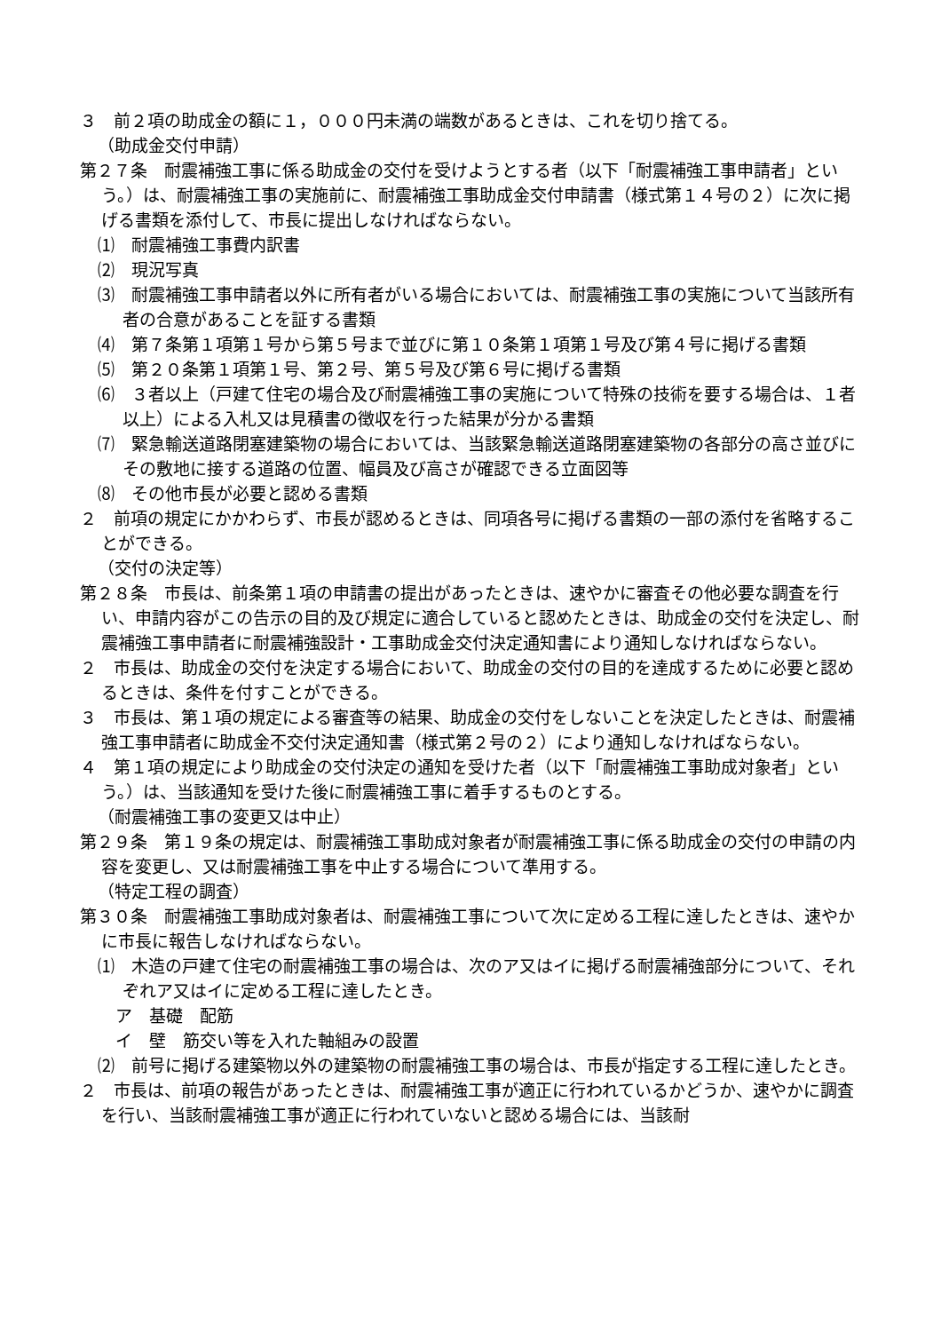３　前２項の助成金の額に１，０００円未満の端数があるときは、これを切り捨てる。
（助成金交付申請）
第２７条　耐震補強工事に係る助成金の交付を受けようとする者（以下「耐震補強工事申請者」という。）は、耐震補強工事の実施前に、耐震補強工事助成金交付申請書（様式第１４号の２）に次に掲げる書類を添付して、市長に提出しなければならない。
⑴　耐震補強工事費内訳書
⑵　現況写真
⑶　耐震補強工事申請者以外に所有者がいる場合においては、耐震補強工事の実施について当該所有者の合意があることを証する書類
⑷　第７条第１項第１号から第５号まで並びに第１０条第１項第１号及び第４号に掲げる書類
⑸　第２０条第１項第１号、第２号、第５号及び第６号に掲げる書類
⑹　３者以上（戸建て住宅の場合及び耐震補強工事の実施について特殊の技術を要する場合は、１者以上）による入札又は見積書の徴収を行った結果が分かる書類
⑺　緊急輸送道路閉塞建築物の場合においては、当該緊急輸送道路閉塞建築物の各部分の高さ並びにその敷地に接する道路の位置、幅員及び高さが確認できる立面図等
⑻　その他市長が必要と認める書類
２　前項の規定にかかわらず、市長が認めるときは、同項各号に掲げる書類の一部の添付を省略することができる。
（交付の決定等）
第２８条　市長は、前条第１項の申請書の提出があったときは、速やかに審査その他必要な調査を行い、申請内容がこの告示の目的及び規定に適合していると認めたときは、助成金の交付を決定し、耐震補強工事申請者に耐震補強設計・工事助成金交付決定通知書により通知しなければならない。
２　市長は、助成金の交付を決定する場合において、助成金の交付の目的を達成するために必要と認めるときは、条件を付すことができる。
３　市長は、第１項の規定による審査等の結果、助成金の交付をしないことを決定したときは、耐震補強工事申請者に助成金不交付決定通知書（様式第２号の２）により通知しなければならない。
４　第１項の規定により助成金の交付決定の通知を受けた者（以下「耐震補強工事助成対象者」という。）は、当該通知を受けた後に耐震補強工事に着手するものとする。
（耐震補強工事の変更又は中止）
第２９条　第１９条の規定は、耐震補強工事助成対象者が耐震補強工事に係る助成金の交付の申請の内容を変更し、又は耐震補強工事を中止する場合について準用する。
（特定工程の調査）
第３０条　耐震補強工事助成対象者は、耐震補強工事について次に定める工程に達したときは、速やかに市長に報告しなければならない。
⑴　木造の戸建て住宅の耐震補強工事の場合は、次のア又はイに掲げる耐震補強部分について、それぞれア又はイに定める工程に達したとき。
ア　基礎　配筋
イ　壁　筋交い等を入れた軸組みの設置
⑵　前号に掲げる建築物以外の建築物の耐震補強工事の場合は、市長が指定する工程に達したとき。
２　市長は、前項の報告があったときは、耐震補強工事が適正に行われているかどうか、速やかに調査を行い、当該耐震補強工事が適正に行われていないと認める場合には、当該耐